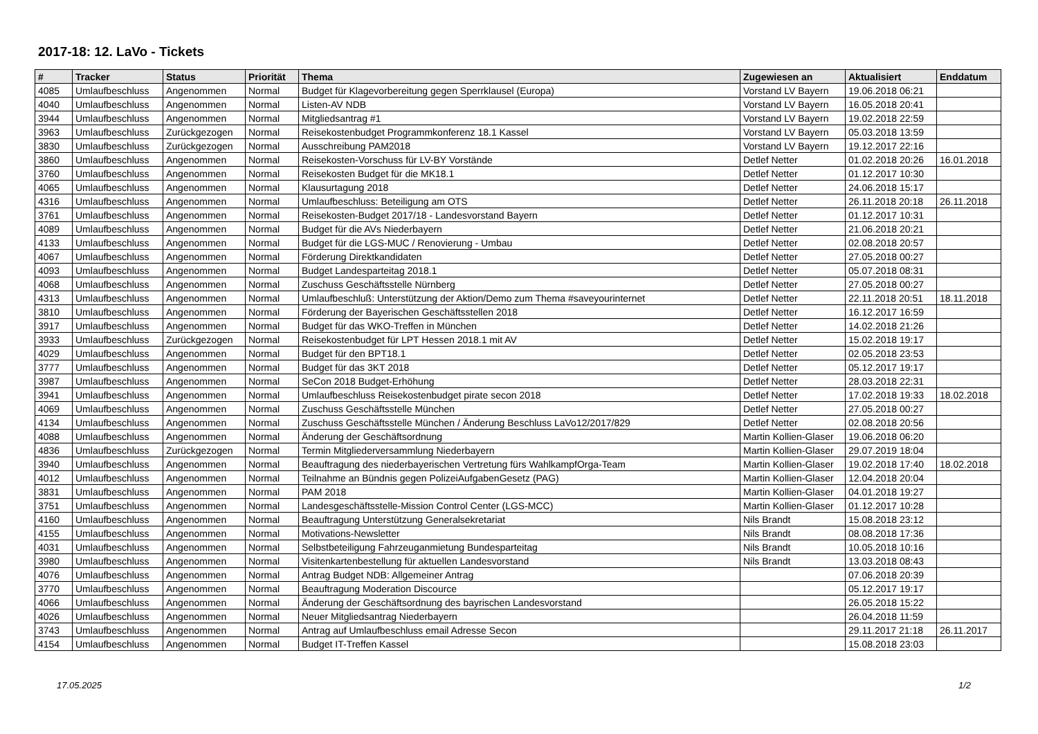2017-18: 12. LaVo - Tickets
| # | Tracker | Status | Priorität | Thema | Zugewiesen an | Aktualisiert | Enddatum |
| --- | --- | --- | --- | --- | --- | --- | --- |
| 4085 | Umlaufbeschluss | Angenommen | Normal | Budget für Klagevorbereitung gegen Sperrklausel (Europa) | Vorstand LV Bayern | 19.06.2018 06:21 | |
| 4040 | Umlaufbeschluss | Angenommen | Normal | Listen-AV NDB | Vorstand LV Bayern | 16.05.2018 20:41 | |
| 3944 | Umlaufbeschluss | Angenommen | Normal | Mitgliedsantrag #1 | Vorstand LV Bayern | 19.02.2018 22:59 | |
| 3963 | Umlaufbeschluss | Zurückgezogen | Normal | Reisekostenbudget Programmkonferenz 18.1 Kassel | Vorstand LV Bayern | 05.03.2018 13:59 | |
| 3830 | Umlaufbeschluss | Zurückgezogen | Normal | Ausschreibung PAM2018 | Vorstand LV Bayern | 19.12.2017 22:16 | |
| 3860 | Umlaufbeschluss | Angenommen | Normal | Reisekosten-Vorschuss für LV-BY Vorstände | Detlef Netter | 01.02.2018 20:26 | 16.01.2018 |
| 3760 | Umlaufbeschluss | Angenommen | Normal | Reisekosten Budget für die MK18.1 | Detlef Netter | 01.12.2017 10:30 | |
| 4065 | Umlaufbeschluss | Angenommen | Normal | Klausurtagung 2018 | Detlef Netter | 24.06.2018 15:17 | |
| 4316 | Umlaufbeschluss | Angenommen | Normal | Umlaufbeschluss: Beteiligung am OTS | Detlef Netter | 26.11.2018 20:18 | 26.11.2018 |
| 3761 | Umlaufbeschluss | Angenommen | Normal | Reisekosten-Budget 2017/18 - Landesvorstand Bayern | Detlef Netter | 01.12.2017 10:31 | |
| 4089 | Umlaufbeschluss | Angenommen | Normal | Budget für die AVs Niederbayern | Detlef Netter | 21.06.2018 20:21 | |
| 4133 | Umlaufbeschluss | Angenommen | Normal | Budget für die LGS-MUC / Renovierung - Umbau | Detlef Netter | 02.08.2018 20:57 | |
| 4067 | Umlaufbeschluss | Angenommen | Normal | Förderung Direktkandidaten | Detlef Netter | 27.05.2018 00:27 | |
| 4093 | Umlaufbeschluss | Angenommen | Normal | Budget Landesparteitag 2018.1 | Detlef Netter | 05.07.2018 08:31 | |
| 4068 | Umlaufbeschluss | Angenommen | Normal | Zuschuss Geschäftsstelle Nürnberg | Detlef Netter | 27.05.2018 00:27 | |
| 4313 | Umlaufbeschluss | Angenommen | Normal | Umlaufbeschluß: Unterstützung der Aktion/Demo zum Thema #saveyourinternet | Detlef Netter | 22.11.2018 20:51 | 18.11.2018 |
| 3810 | Umlaufbeschluss | Angenommen | Normal | Förderung der Bayerischen Geschäftsstellen 2018 | Detlef Netter | 16.12.2017 16:59 | |
| 3917 | Umlaufbeschluss | Angenommen | Normal | Budget für das WKO-Treffen in München | Detlef Netter | 14.02.2018 21:26 | |
| 3933 | Umlaufbeschluss | Zurückgezogen | Normal | Reisekostenbudget für LPT Hessen 2018.1 mit AV | Detlef Netter | 15.02.2018 19:17 | |
| 4029 | Umlaufbeschluss | Angenommen | Normal | Budget für den BPT18.1 | Detlef Netter | 02.05.2018 23:53 | |
| 3777 | Umlaufbeschluss | Angenommen | Normal | Budget für das 3KT 2018 | Detlef Netter | 05.12.2017 19:17 | |
| 3987 | Umlaufbeschluss | Angenommen | Normal | SeCon 2018 Budget-Erhöhung | Detlef Netter | 28.03.2018 22:31 | |
| 3941 | Umlaufbeschluss | Angenommen | Normal | Umlaufbeschluss Reisekostenbudget pirate secon 2018 | Detlef Netter | 17.02.2018 19:33 | 18.02.2018 |
| 4069 | Umlaufbeschluss | Angenommen | Normal | Zuschuss Geschäftsstelle München | Detlef Netter | 27.05.2018 00:27 | |
| 4134 | Umlaufbeschluss | Angenommen | Normal | Zuschuss Geschäftsstelle München / Änderung Beschluss LaVo12/2017/829 | Detlef Netter | 02.08.2018 20:56 | |
| 4088 | Umlaufbeschluss | Angenommen | Normal | Änderung der Geschäftsordnung | Martin Kollien-Glaser | 19.06.2018 06:20 | |
| 4836 | Umlaufbeschluss | Zurückgezogen | Normal | Termin Mitgliederversammlung Niederbayern | Martin Kollien-Glaser | 29.07.2019 18:04 | |
| 3940 | Umlaufbeschluss | Angenommen | Normal | Beauftragung des niederbayerischen Vertretung fürs WahlkampfOrga-Team | Martin Kollien-Glaser | 19.02.2018 17:40 | 18.02.2018 |
| 4012 | Umlaufbeschluss | Angenommen | Normal | Teilnahme an Bündnis gegen PolizeiAufgabenGesetz (PAG) | Martin Kollien-Glaser | 12.04.2018 20:04 | |
| 3831 | Umlaufbeschluss | Angenommen | Normal | PAM 2018 | Martin Kollien-Glaser | 04.01.2018 19:27 | |
| 3751 | Umlaufbeschluss | Angenommen | Normal | Landesgeschäftsstelle-Mission Control Center (LGS-MCC) | Martin Kollien-Glaser | 01.12.2017 10:28 | |
| 4160 | Umlaufbeschluss | Angenommen | Normal | Beauftragung Unterstützung Generalsekretariat | Nils Brandt | 15.08.2018 23:12 | |
| 4155 | Umlaufbeschluss | Angenommen | Normal | Motivations-Newsletter | Nils Brandt | 08.08.2018 17:36 | |
| 4031 | Umlaufbeschluss | Angenommen | Normal | Selbstbeteiligung Fahrzeuganmietung Bundesparteitag | Nils Brandt | 10.05.2018 10:16 | |
| 3980 | Umlaufbeschluss | Angenommen | Normal | Visitenkartenbestellung für aktuellen Landesvorstand | Nils Brandt | 13.03.2018 08:43 | |
| 4076 | Umlaufbeschluss | Angenommen | Normal | Antrag Budget NDB: Allgemeiner Antrag | | 07.06.2018 20:39 | |
| 3770 | Umlaufbeschluss | Angenommen | Normal | Beauftragung Moderation Discource | | 05.12.2017 19:17 | |
| 4066 | Umlaufbeschluss | Angenommen | Normal | Änderung der Geschäftsordnung des bayrischen Landesvorstand | | 26.05.2018 15:22 | |
| 4026 | Umlaufbeschluss | Angenommen | Normal | Neuer Mitgliedsantrag Niederbayern | | 26.04.2018 11:59 | |
| 3743 | Umlaufbeschluss | Angenommen | Normal | Antrag auf Umlaufbeschluss email Adresse Secon | | 29.11.2017 21:18 | 26.11.2017 |
| 4154 | Umlaufbeschluss | Angenommen | Normal | Budget IT-Treffen Kassel | | 15.08.2018 23:03 | |
17.05.2025 1/2